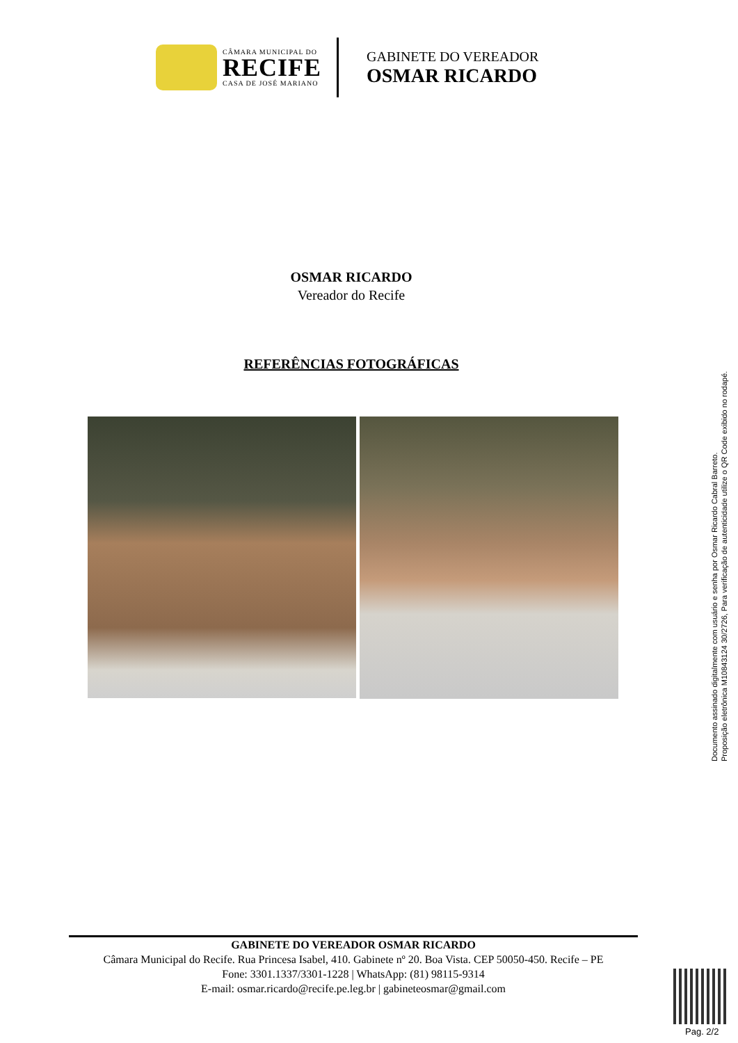CÂMARA MUNICIPAL DO
RECIFE
CASA DE JOSÉ MARIANO
GABINETE DO VEREADOR
OSMAR RICARDO
OSMAR RICARDO
Vereador do Recife
REFERÊNCIAS FOTOGRÁFICAS
Documento assinado digitalmente com usuário e senha por Osmar Ricardo Cabral Barreto.
Proposição eletrônica M10843124 30/2726, Para verificação de autenticidade utilize o QR Code exibido no rodapé.
GABINETE DO VEREADOR OSMAR RICARDO
Câmara Municipal do Recife. Rua Princesa Isabel, 410. Gabinete nº 20. Boa Vista. CEP 50050-450. Recife – PE
Fone: 3301.1337/3301-1228 | WhatsApp: (81) 98115-9314
E-mail: osmar.ricardo@recife.pe.leg.br | gabineteosmar@gmail.com
Pag. 2/2